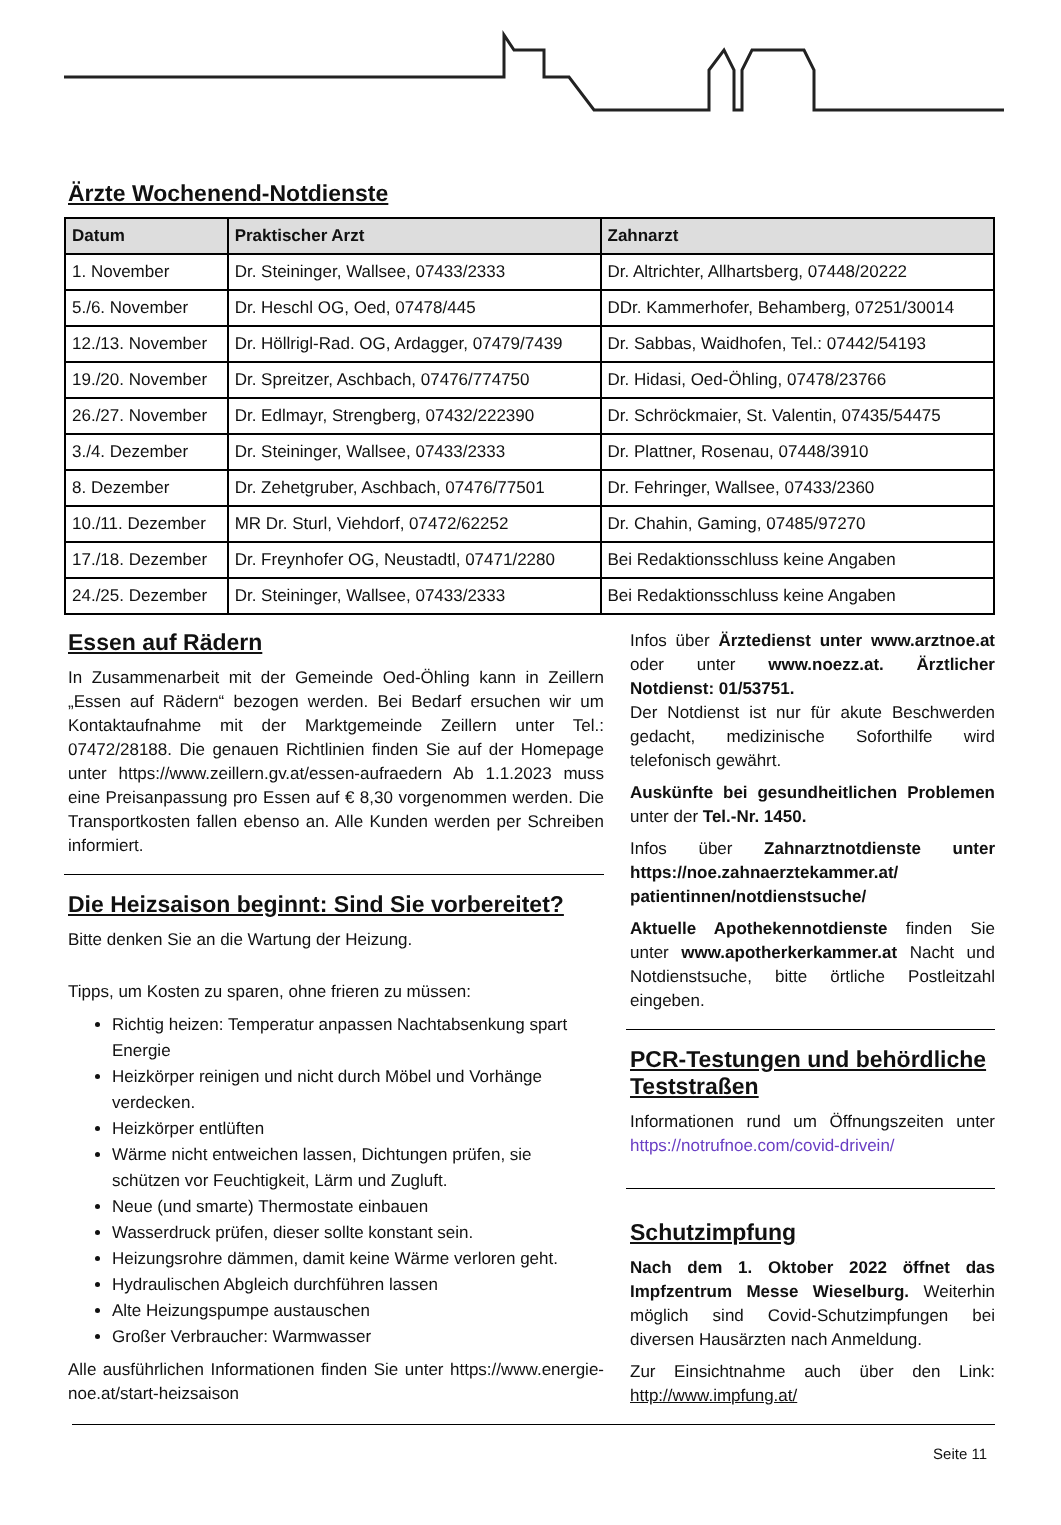Ärzte Wochenend-Notdienste
| Datum | Praktischer Arzt | Zahnarzt |
| --- | --- | --- |
| 1. November | Dr. Steininger, Wallsee, 07433/2333 | Dr. Altrichter, Allhartsberg, 07448/20222 |
| 5./6. November | Dr. Heschl OG, Oed, 07478/445 | DDr. Kammerhofer, Behamberg, 07251/30014 |
| 12./13. November | Dr. Höllrigl-Rad. OG, Ardagger, 07479/7439 | Dr. Sabbas, Waidhofen, Tel.: 07442/54193 |
| 19./20. November | Dr. Spreitzer, Aschbach, 07476/774750 | Dr. Hidasi, Oed-Öhling, 07478/23766 |
| 26./27. November | Dr. Edlmayr, Strengberg, 07432/222390 | Dr. Schröckmaier, St. Valentin, 07435/54475 |
| 3./4. Dezember | Dr. Steininger, Wallsee, 07433/2333 | Dr. Plattner, Rosenau, 07448/3910 |
| 8. Dezember | Dr. Zehetgruber, Aschbach, 07476/77501 | Dr. Fehringer, Wallsee, 07433/2360 |
| 10./11. Dezember | MR Dr. Sturl, Viehdorf, 07472/62252 | Dr. Chahin, Gaming, 07485/97270 |
| 17./18. Dezember | Dr. Freynhofer OG, Neustadtl, 07471/2280 | Bei Redaktionsschluss keine Angaben |
| 24./25. Dezember | Dr. Steininger, Wallsee, 07433/2333 | Bei Redaktionsschluss keine Angaben |
Essen auf Rädern
In Zusammenarbeit mit der Gemeinde Oed-Öhling kann in Zeillern „Essen auf Rädern“ bezogen werden. Bei Bedarf ersuchen wir um Kontaktaufnahme mit der Marktgemeinde Zeillern unter Tel.: 07472/28188. Die genauen Richtlinien finden Sie auf der Homepage unter https://www.zeillern.gv.at/essen-aufraedern Ab 1.1.2023 muss eine Preisanpassung pro Essen auf € 8,30 vorgenommen werden. Die Transportkosten fallen ebenso an. Alle Kunden werden per Schreiben informiert.
Die Heizsaison beginnt: Sind Sie vorbereitet?
Bitte denken Sie an die Wartung der Heizung.
Tipps, um Kosten zu sparen, ohne frieren zu müssen:
Richtig heizen: Temperatur anpassen Nachtabsenkung spart Energie
Heizkörper reinigen und nicht durch Möbel und Vorhänge verdecken.
Heizkörper entlüften
Wärme nicht entweichen lassen, Dichtungen prüfen, sie schützen vor Feuchtigkeit, Lärm und Zugluft.
Neue (und smarte) Thermostate einbauen
Wasserdruck prüfen, dieser sollte konstant sein.
Heizungsrohre dämmen, damit keine Wärme verloren geht.
Hydraulischen Abgleich durchführen lassen
Alte Heizungspumpe austauschen
Großer Verbraucher: Warmwasser
Alle ausführlichen Informationen finden Sie unter https://www.energie-noe.at/start-heizsaison
Infos über Ärztedienst unter www.arztnoe.at oder unter www.noezz.at. Ärztlicher Notdienst: 01/53751.
Der Notdienst ist nur für akute Beschwerden gedacht, medizinische Soforthilfe wird telefonisch gewährt.
Auskünfte bei gesundheitlichen Problemen unter der Tel.-Nr. 1450.
Infos über Zahnarztnotdienste unter https://noe.zahnaerztekammer.at/ patientinnen/notdienstsuche/
Aktuelle Apothekennotdienste finden Sie unter www.apotherkerkammer.at Nacht und Notdienstsuche, bitte örtliche Postleitzahl eingeben.
PCR-Testungen und behördliche Teststraßen
Informationen rund um Öffnungszeiten unter https://notrufnoe.com/covid-drivein/
Schutzimpfung
Nach dem 1. Oktober 2022 öffnet das Impfzentrum Messe Wieselburg. Weiterhin möglich sind Covid-Schutzimpfungen bei diversen Hausärzten nach Anmeldung.
Zur Einsichtnahme auch über den Link: http://www.impfung.at/
Seite 11